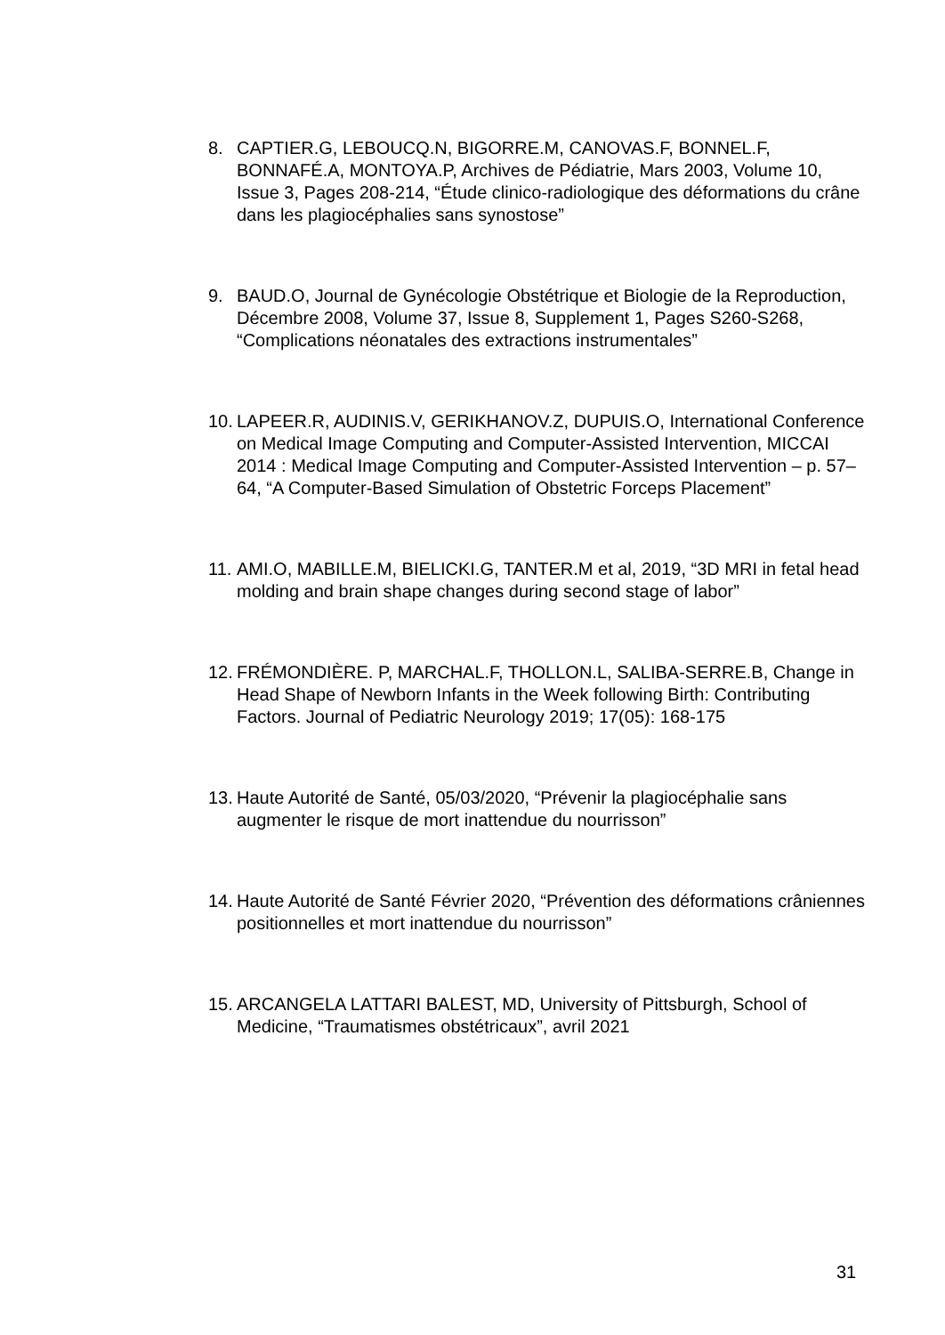8. CAPTIER.G, LEBOUCQ.N, BIGORRE.M, CANOVAS.F, BONNEL.F, BONNAFÉ.A, MONTOYA.P, Archives de Pédiatrie, Mars 2003, Volume 10, Issue 3, Pages 208-214, “Étude clinico-radiologique des déformations du crâne dans les plagiocéphalies sans synostose”
9. BAUD.O, Journal de Gynécologie Obstétrique et Biologie de la Reproduction, Décembre 2008, Volume 37, Issue 8, Supplement 1, Pages S260-S268, “Complications néonatales des extractions instrumentales”
10.
LAPEER.R, AUDINIS.V, GERIKHANOV.Z, DUPUIS.O, International Conference on Medical Image Computing and Computer-Assisted Intervention, MICCAI 2014 : Medical Image Computing and Computer-Assisted Intervention – p. 57–64, “A Computer-Based Simulation of Obstetric Forceps Placement”
11.
AMI.O, MABILLE.M, BIELICKI.G, TANTER.M et al, 2019, “3D MRI in fetal head molding and brain shape changes during second stage of labor”
12.
FRÉMONDIÈRE. P, MARCHAL.F, THOLLON.L, SALIBA-SERRE.B, Change in Head Shape of Newborn Infants in the Week following Birth: Contributing Factors. Journal of Pediatric Neurology 2019; 17(05): 168-175
13.
Haute Autorité de Santé, 05/03/2020, “Prévenir la plagiocéphalie sans augmenter le risque de mort inattendue du nourrisson”
14.
Haute Autorité de Santé Février 2020, “Prévention des déformations crâniennes positionnelles et mort inattendue du nourrisson”
15.
ARCANGELA LATTARI BALEST, MD, University of Pittsburgh, School of Medicine, “Traumatismes obstétricaux”, avril 2021
31